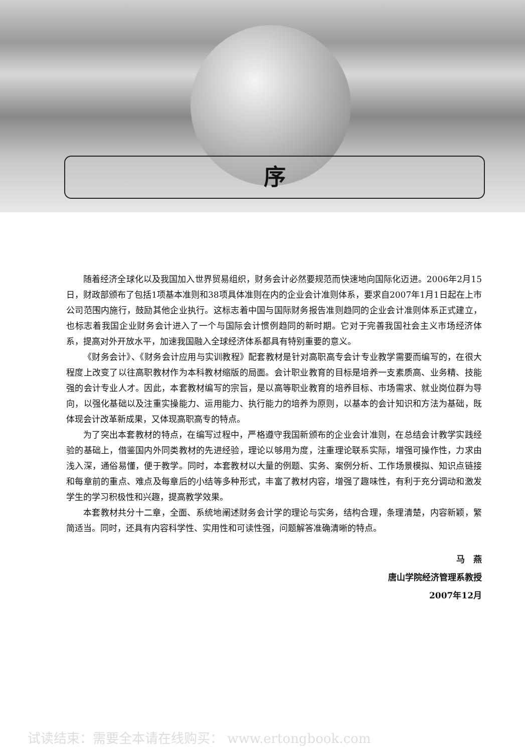序
随着经济全球化以及我国加入世界贸易组织，财务会计必然要规范而快速地向国际化迈进。2006年2月15日，财政部颁布了包括1项基本准则和38项具体准则在内的企业会计准则体系，要求自2007年1月1日起在上市公司范围内施行，鼓励其他企业执行。这标志着中国与国际财务报告准则趋同的企业会计准则体系正式建立，也标志着我国企业财务会计进入了一个与国际会计惯例趋同的新时期。它对于完善我国社会主义市场经济体系，提高对外开放水平，加速我国融入全球经济体系都具有特别重要的意义。
《财务会计》、《财务会计应用与实训教程》配套教材是针对高职高专会计专业教学需要而编写的，在很大程度上改变了以往高职教材作为本科教材缩版的局面。会计职业教育的目标是培养一支素质高、业务精、技能强的会计专业人才。因此，本套教材编写的宗旨，是以高等职业教育的培养目标、市场需求、就业岗位群为导向，以强化基础以及注重实操能力、运用能力、执行能力的培养为原则，以基本的会计知识和方法为基础，既体现会计改革新成果，又体现高职高专的特点。
为了突出本套教材的特点，在编写过程中，严格遵守我国新颁布的企业会计准则，在总结会计教学实践经验的基础上，借鉴国内外同类教材的先进经验，理论以够用为度，注重理论联系实际，增强可操作性，力求由浅入深，通俗易懂，便于教学。同时，本套教材以大量的例题、实务、案例分析、工作场景模拟、知识点链接和每章前的重点、难点及每章后的小结等多种形式，丰富了教材内容，增强了趣味性，有利于充分调动和激发学生的学习积极性和兴趣，提高教学效果。
本套教材共分十二章，全面、系统地阐述财务会计学的理论与实务，结构合理，条理清楚，内容新颖，繁简适当。同时，还具有内容科学性、实用性和可读性强，问题解答准确清晰的特点。
马　燕
唐山学院经济管理系教授
2007年12月
试读结束：需要全本请在线购买： www.ertongbook.com